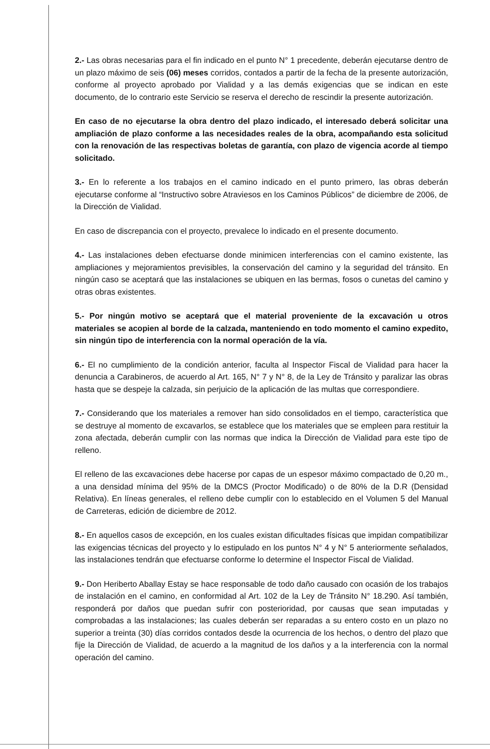2.- Las obras necesarias para el fin indicado en el punto N° 1 precedente, deberán ejecutarse dentro de un plazo máximo de seis (06) meses corridos, contados a partir de la fecha de la presente autorización, conforme al proyecto aprobado por Vialidad y a las demás exigencias que se indican en este documento, de lo contrario este Servicio se reserva el derecho de rescindir la presente autorización.
En caso de no ejecutarse la obra dentro del plazo indicado, el interesado deberá solicitar una ampliación de plazo conforme a las necesidades reales de la obra, acompañando esta solicitud con la renovación de las respectivas boletas de garantía, con plazo de vigencia acorde al tiempo solicitado.
3.- En lo referente a los trabajos en el camino indicado en el punto primero, las obras deberán ejecutarse conforme al “Instructivo sobre Atraviesos en los Caminos Públicos” de diciembre de 2006, de la Dirección de Vialidad.
En caso de discrepancia con el proyecto, prevalece lo indicado en el presente documento.
4.- Las instalaciones deben efectuarse donde minimicen interferencias con el camino existente, las ampliaciones y mejoramientos previsibles, la conservación del camino y la seguridad del tránsito. En ningún caso se aceptará que las instalaciones se ubiquen en las bermas, fosos o cunetas del camino y otras obras existentes.
5.- Por ningún motivo se aceptará que el material proveniente de la excavación u otros materiales se acopien al borde de la calzada, manteniendo en todo momento el camino expedito, sin ningún tipo de interferencia con la normal operación de la vía.
6.- El no cumplimiento de la condición anterior, faculta al Inspector Fiscal de Vialidad para hacer la denuncia a Carabineros, de acuerdo al Art. 165, N° 7 y N° 8, de la Ley de Tránsito y paralizar las obras hasta que se despeje la calzada, sin perjuicio de la aplicación de las multas que correspondiere.
7.- Considerando que los materiales a remover han sido consolidados en el tiempo, característica que se destruye al momento de excavarlos, se establece que los materiales que se empleen para restituir la zona afectada, deberán cumplir con las normas que indica la Dirección de Vialidad para este tipo de relleno.
El relleno de las excavaciones debe hacerse por capas de un espesor máximo compactado de 0,20 m., a una densidad mínima del 95% de la DMCS (Proctor Modificado) o de 80% de la D.R (Densidad Relativa). En líneas generales, el relleno debe cumplir con lo establecido en el Volumen 5 del Manual de Carreteras, edición de diciembre de 2012.
8.- En aquellos casos de excepción, en los cuales existan dificultades físicas que impidan compatibilizar las exigencias técnicas del proyecto y lo estipulado en los puntos N° 4 y N° 5 anteriormente señalados, las instalaciones tendrán que efectuarse conforme lo determine el Inspector Fiscal de Vialidad.
9.- Don Heriberto Aballay Estay se hace responsable de todo daño causado con ocasión de los trabajos de instalación en el camino, en conformidad al Art. 102 de la Ley de Tránsito N° 18.290. Así también, responderá por daños que puedan sufrir con posterioridad, por causas que sean imputadas y comprobadas a las instalaciones; las cuales deberán ser reparadas a su entero costo en un plazo no superior a treinta (30) días corridos contados desde la ocurrencia de los hechos, o dentro del plazo que fije la Dirección de Vialidad, de acuerdo a la magnitud de los daños y a la interferencia con la normal operación del camino.